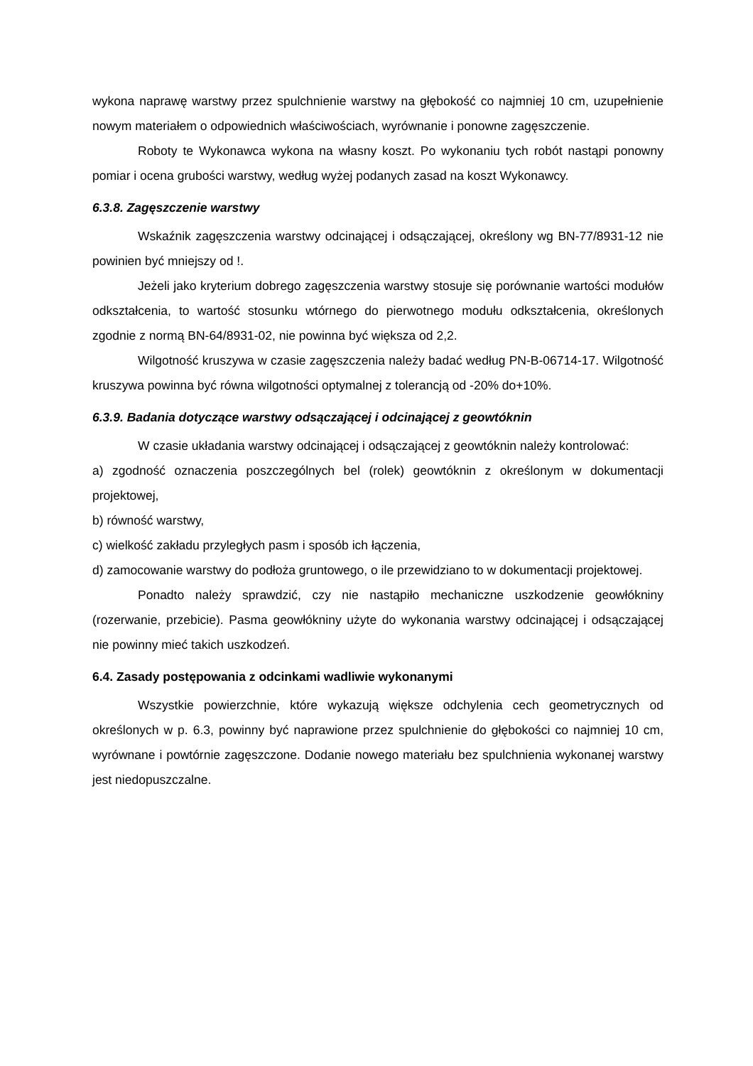wykona naprawę warstwy przez spulchnienie warstwy na głębokość co najmniej 10 cm, uzupełnienie nowym materiałem o odpowiednich właściwościach, wyrównanie i ponowne zagęszczenie.
Roboty te Wykonawca wykona na własny koszt. Po wykonaniu tych robót nastąpi ponowny pomiar i ocena grubości warstwy, według wyżej podanych zasad na koszt Wykonawcy.
6.3.8. Zagęszczenie warstwy
Wskaźnik zagęszczenia warstwy odcinającej i odsączającej, określony wg BN-77/8931-12 nie powinien być mniejszy od !.
Jeżeli jako kryterium dobrego zagęszczenia warstwy stosuje się porównanie wartości modułów odkształcenia, to wartość stosunku wtórnego do pierwotnego modułu odkształcenia, określonych zgodnie z normą BN-64/8931-02, nie powinna być większa od 2,2.
Wilgotność kruszywa w czasie zagęszczenia należy badać według PN-B-06714-17. Wilgotność kruszywa powinna być równa wilgotności optymalnej z tolerancją od -20% do+10%.
6.3.9. Badania dotyczące warstwy odsączającej i odcinającej z geowtóknin
W czasie układania warstwy odcinającej i odsączającej z geowtóknin należy kontrolować:
a) zgodność oznaczenia poszczególnych bel (rolek) geowtóknin z określonym w dokumentacji projektowej,
b) równość warstwy,
c) wielkość zakładu przyległych pasm i sposób ich łączenia,
d) zamocowanie warstwy do podłoża gruntowego, o ile przewidziano to w dokumentacji projektowej.
Ponadto należy sprawdzić, czy nie nastąpiło mechaniczne uszkodzenie geowłókniny (rozerwanie, przebicie). Pasma geowłókniny użyte do wykonania warstwy odcinającej i odsączającej nie powinny mieć takich uszkodzeń.
6.4. Zasady postępowania z odcinkami wadliwie wykonanymi
Wszystkie powierzchnie, które wykazują większe odchylenia cech geometrycznych od określonych w p. 6.3, powinny być naprawione przez spulchnienie do głębokości co najmniej 10 cm, wyrównane i powtórnie zagęszczone. Dodanie nowego materiału bez spulchnienia wykonanej warstwy jest niedopuszczalne.